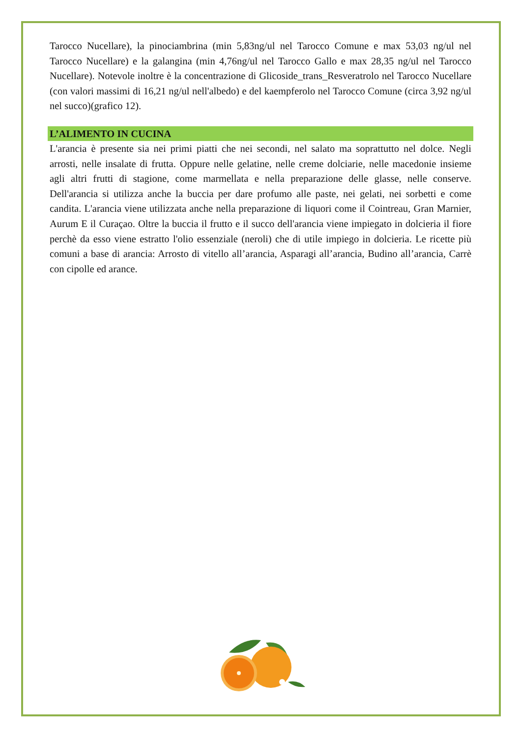Tarocco Nucellare), la pinociambrina (min 5,83ng/ul nel Tarocco Comune e max 53,03 ng/ul nel Tarocco Nucellare) e la galangina (min 4,76ng/ul nel Tarocco Gallo e max 28,35 ng/ul nel Tarocco Nucellare). Notevole inoltre è la concentrazione di Glicoside_trans_Resveratrolo nel Tarocco Nucellare (con valori massimi di 16,21 ng/ul nell'albedo) e del kaempferolo nel Tarocco Comune (circa 3,92 ng/ul nel succo)(grafico 12).
L’ALIMENTO IN CUCINA
L'arancia è presente sia nei primi piatti che nei secondi, nel salato ma soprattutto nel dolce. Negli arrosti, nelle insalate di frutta. Oppure nelle gelatine, nelle creme dolciarie, nelle macedonie insieme agli altri frutti di stagione, come marmellata e nella preparazione delle glasse, nelle conserve. Dell'arancia si utilizza anche la buccia per dare profumo alle paste, nei gelati, nei sorbetti e come candita. L'arancia viene utilizzata anche nella preparazione di liquori come il Cointreau, Gran Marnier, Aurum E il Curaçao. Oltre la buccia il frutto e il succo dell'arancia viene impiegato in dolcieria il fiore perchè da esso viene estratto l'olio essenziale (neroli) che di utile impiego in dolcieria. Le ricette più comuni a base di arancia: Arrosto di vitello all’arancia, Asparagi all’arancia, Budino all’arancia, Carrè con cipolle ed arance.